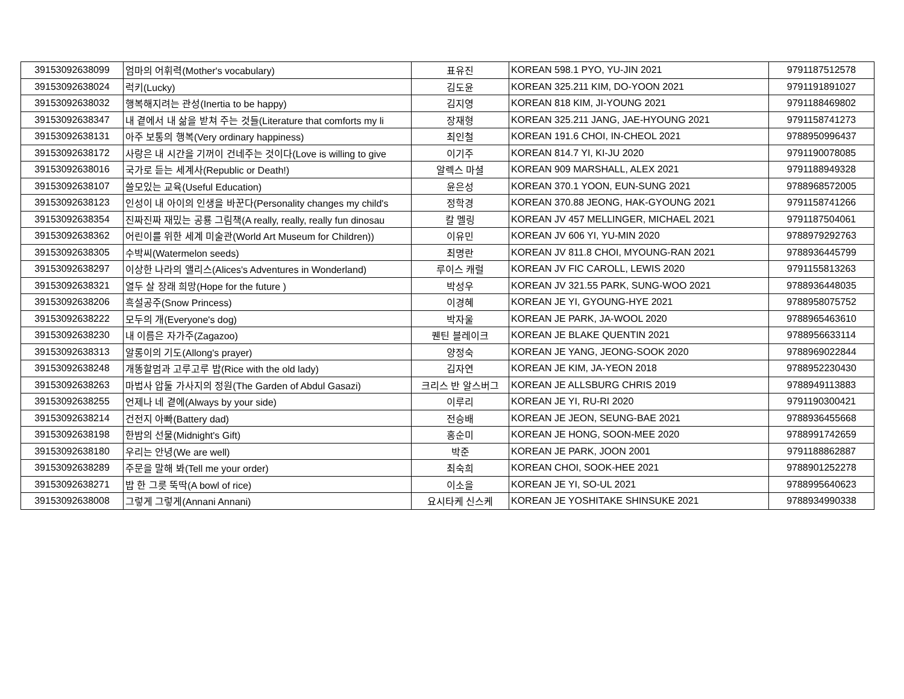| 39153092638099 | 엄마의 어휘력(Mother's vocabulary) | 표유진 | KOREAN 598.1 PYO, YU-JIN 2021 | 9791187512578 |
| 39153092638024 | 럭키(Lucky) | 김도윤 | KOREAN 325.211 KIM, DO-YOON 2021 | 9791191891027 |
| 39153092638032 | 행복해지려는 관성(Inertia to be happy) | 김지영 | KOREAN 818 KIM, JI-YOUNG 2021 | 9791188469802 |
| 39153092638347 | 내 곁에서 내 삶을 받쳐 주는 것들(Literature that comforts my li | 장재형 | KOREAN 325.211 JANG, JAE-HYOUNG 2021 | 9791158741273 |
| 39153092638131 | 아주 보통의 행복(Very ordinary happiness) | 최인철 | KOREAN 191.6 CHOI, IN-CHEOL 2021 | 9788950996437 |
| 39153092638172 | 사랑은 내 시간을 기꺼이 건네주는 것이다(Love is willing to give | 이기주 | KOREAN 814.7 YI, KI-JU 2020 | 9791190078085 |
| 39153092638016 | 국가로 듣는 세계사(Republic or Death!) | 알렉스 마셜 | KOREAN 909 MARSHALL, ALEX 2021 | 9791188949328 |
| 39153092638107 | 쓸모있는 교육(Useful Education) | 윤은성 | KOREAN 370.1 YOON, EUN-SUNG 2021 | 9788968572005 |
| 39153092638123 | 인성이 내 아이의 인생을 바꾼다(Personality changes my child's | 정학경 | KOREAN 370.88 JEONG, HAK-GYOUNG 2021 | 9791158741266 |
| 39153092638354 | 진짜진짜 재밌는 공룡 그림책(A really, really, really fun dinosau | 칼 멜링 | KOREAN JV 457 MELLINGER, MICHAEL 2021 | 9791187504061 |
| 39153092638362 | 어린이를 위한 세계 미술관(World Art Museum for Children)) | 이유민 | KOREAN JV 606 YI, YU-MIN 2020 | 9788979292763 |
| 39153092638305 | 수박씨(Watermelon seeds) | 최명란 | KOREAN JV 811.8 CHOI, MYOUNG-RAN 2021 | 9788936445799 |
| 39153092638297 | 이상한 나라의 앨리스(Alices's Adventures in Wonderland) | 루이스 캐럴 | KOREAN JV FIC CAROLL, LEWIS 2020 | 9791155813263 |
| 39153092638321 | 열두 살 장래 희망(Hope for the future ) | 박성우 | KOREAN JV 321.55 PARK, SUNG-WOO 2021 | 9788936448035 |
| 39153092638206 | 흑설공주(Snow Princess) | 이경혜 | KOREAN JE YI, GYOUNG-HYE 2021 | 9788958075752 |
| 39153092638222 | 모두의 개(Everyone's dog) | 박자울 | KOREAN JE PARK, JA-WOOL 2020 | 9788965463610 |
| 39153092638230 | 내 이름은 자가주(Zagazoo) | 퀜틴 블레이크 | KOREAN JE BLAKE QUENTIN 2021 | 9788956633114 |
| 39153092638313 | 알롱이의 기도(Allong's prayer) | 양정숙 | KOREAN JE YANG, JEONG-SOOK 2020 | 9788969022844 |
| 39153092638248 | 개똥할멈과 고루고루 밥(Rice with the old lady) | 김자연 | KOREAN JE KIM, JA-YEON 2018 | 9788952230430 |
| 39153092638263 | 마법사 압둘 가사지의 정원(The Garden of Abdul Gasazi) | 크리스 반 알스버그 | KOREAN JE ALLSBURG CHRIS 2019 | 9788949113883 |
| 39153092638255 | 언제나 네 곁에(Always by your side) | 이루리 | KOREAN JE YI, RU-RI 2020 | 9791190300421 |
| 39153092638214 | 건전지 아빠(Battery dad) | 전승배 | KOREAN JE JEON, SEUNG-BAE 2021 | 9788936455668 |
| 39153092638198 | 한밤의 선물(Midnight's Gift) | 홍순미 | KOREAN JE HONG, SOON-MEE 2020 | 9788991742659 |
| 39153092638180 | 우리는 안녕(We are well) | 박준 | KOREAN JE PARK, JOON 2001 | 9791188862887 |
| 39153092638289 | 주문을 말해 봐(Tell me your order) | 최숙희 | KOREAN CHOI, SOOK-HEE 2021 | 9788901252278 |
| 39153092638271 | 밥 한 그릇 뚝딱(A bowl of rice) | 이소을 | KOREAN JE YI, SO-UL 2021 | 9788995640623 |
| 39153092638008 | 그렇게 그렇게(Annani Annani) | 요시타케 신스케 | KOREAN JE YOSHITAKE SHINSUKE 2021 | 9788934990338 |